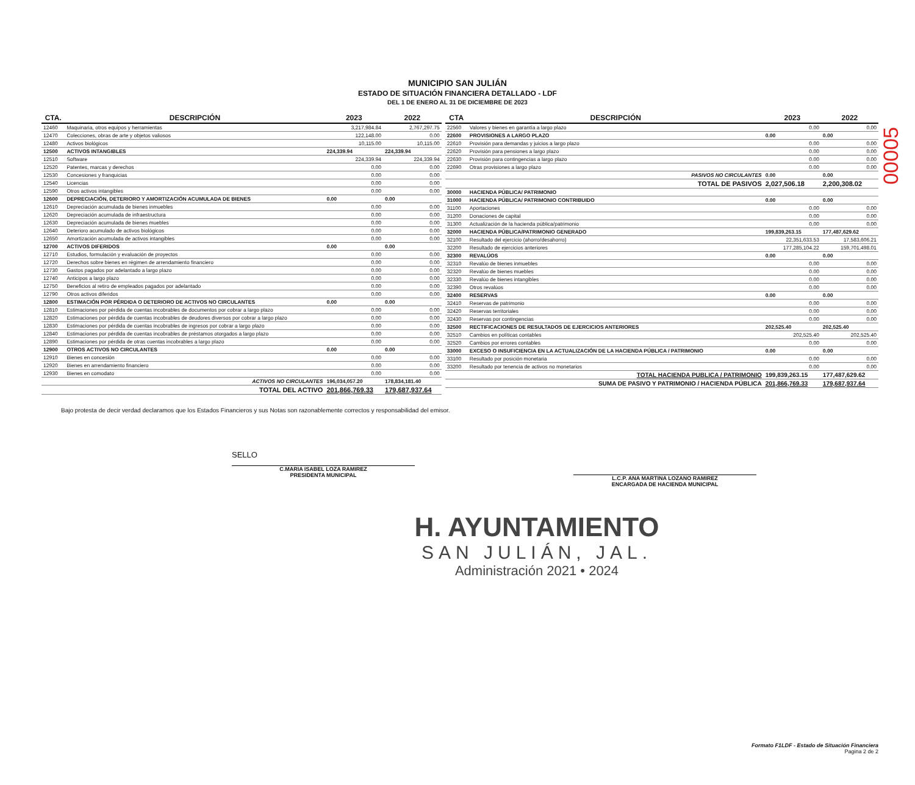00005
MUNICIPIO SAN JULIÁN
ESTADO DE SITUACIÓN FINANCIERA DETALLADO - LDF
DEL 1 DE ENERO AL 31 DE DICIEMBRE DE 2023
| CTA. | DESCRIPCIÓN | 2023 | 2022 |
| --- | --- | --- | --- |
| 12460 | Maquinaria, otros equipos y herramientas | 3,217,984.84 | 2,767,297.75 |
| 12470 | Colecciones, obras de arte y objetos valiosos | 122,148.00 | 0.00 |
| 12480 | Activos biológicos | 10,115.00 | 10,115.00 |
| 12500 | ACTIVOS INTANGIBLES | 224,339.94 | 224,339.94 |
| 12510 | Software | 224,339.94 | 224,339.94 |
| 12520 | Patentes, marcas y derechos | 0.00 | 0.00 |
| 12530 | Concesiones y franquicias | 0.00 | 0.00 |
| 12540 | Licencias | 0.00 | 0.00 |
| 12590 | Otros activos intangibles | 0.00 | 0.00 |
| 12600 | DEPRECIACIÓN, DETERIORO Y AMORTIZACIÓN ACUMULADA DE BIENES | 0.00 | 0.00 |
| 12610 | Depreciación acumulada de bienes inmuebles | 0.00 | 0.00 |
| 12620 | Depreciación acumulada de infraestructura | 0.00 | 0.00 |
| 12630 | Depreciación acumulada de bienes muebles | 0.00 | 0.00 |
| 12640 | Deterioro acumulado de activos biológicos | 0.00 | 0.00 |
| 12650 | Amortización acumulada de activos intangibles | 0.00 | 0.00 |
| 12700 | ACTIVOS DIFERIDOS | 0.00 | 0.00 |
| 12710 | Estudios, formulación y evaluación de proyectos | 0.00 | 0.00 |
| 12720 | Derechos sobre bienes en régimen de arrendamiento financiero | 0.00 | 0.00 |
| 12730 | Gastos pagados por adelantado a largo plazo | 0.00 | 0.00 |
| 12740 | Anticipos a largo plazo | 0.00 | 0.00 |
| 12750 | Beneficios al retiro de empleados pagados por adelantado | 0.00 | 0.00 |
| 12790 | Otros activos diferidos | 0.00 | 0.00 |
| 12800 | ESTIMACIÓN POR PÉRDIDA O DETERIORO DE ACTIVOS NO CIRCULANTES | 0.00 | 0.00 |
| 12810 | Estimaciones por pérdida de cuentas incobrables de documentos por cobrar a largo plazo | 0.00 | 0.00 |
| 12820 | Estimaciones por pérdida de cuentas incobrables de deudores diversos por cobrar a largo plazo | 0.00 | 0.00 |
| 12830 | Estimaciones por pérdida de cuentas incobrables de ingresos por cobrar a largo plazo | 0.00 | 0.00 |
| 12840 | Estimaciones por pérdida de cuentas incobrables de préstamos otorgados a largo plazo | 0.00 | 0.00 |
| 12890 | Estimaciones por pérdida de otras cuentas incobrables a largo plazo | 0.00 | 0.00 |
| 12900 | OTROS ACTIVOS NO CIRCULANTES | 0.00 | 0.00 |
| 12910 | Bienes en concesión | 0.00 | 0.00 |
| 12920 | Bienes en arrendamiento financiero | 0.00 | 0.00 |
| 12930 | Bienes en comodato | 0.00 | 0.00 |
| | ACTIVOS NO CIRCULANTES | 196,034,057.20 | 178,834,181.40 |
| | TOTAL DEL ACTIVO | 201,866,769.33 | 179,687,937.64 |
| CTA | DESCRIPCIÓN | 2023 | 2022 |
| --- | --- | --- | --- |
| 22560 | Valores y bienes en garantía a largo plazo | 0.00 | 0.00 |
| 22600 | PROVISIONES A LARGO PLAZO | 0.00 | 0.00 |
| 22610 | Provisión para demandas y juicios a largo plazo | 0.00 | 0.00 |
| 22620 | Provisión para pensiones a largo plazo | 0.00 | 0.00 |
| 22630 | Provisión para contingencias a largo plazo | 0.00 | 0.00 |
| 22690 | Otras provisiones a largo plazo | 0.00 | 0.00 |
| | PASIVOS NO CIRCULANTES | 0.00 | 0.00 |
| | TOTAL DE PASIVOS | 2,027,506.18 | 2,200,308.02 |
| 30000 | HACIENDA PÚBLICA/ PATRIMONIO | | |
| 31000 | HACIENDA PÚBLICA/ PATRIMONIO CONTRIBUIDO | 0.00 | 0.00 |
| 31100 | Aportaciones | 0.00 | 0.00 |
| 31200 | Donaciones de capital | 0.00 | 0.00 |
| 31300 | Actualización de la hacienda pública/patrimonio | 0.00 | 0.00 |
| 32000 | HACIENDA PÚBLICA/PATRIMONIO GENERADO | 199,839,263.15 | 177,487,629.62 |
| 32100 | Resultado del ejercicio (ahorro/desahorro) | 22,351,633.53 | 17,583,606.21 |
| 32200 | Resultado de ejercicios anteriores | 177,285,104.22 | 159,701,498.01 |
| 32300 | REVALÚOS | 0.00 | 0.00 |
| 32310 | Revalúo de bienes inmuebles | 0.00 | 0.00 |
| 32320 | Revalúo de bienes muebles | 0.00 | 0.00 |
| 32330 | Revalúo de bienes intangibles | 0.00 | 0.00 |
| 32390 | Otros revalúos | 0.00 | 0.00 |
| 32400 | RESERVAS | 0.00 | 0.00 |
| 32410 | Reservas de patrimonio | 0.00 | 0.00 |
| 32420 | Reservas territoriales | 0.00 | 0.00 |
| 32430 | Reservas por contingencias | 0.00 | 0.00 |
| 32500 | RECTIFICACIONES DE RESULTADOS DE EJERCICIOS ANTERIORES | 202,525.40 | 202,525.40 |
| 32510 | Cambios en políticas contables | 202,525.40 | 202,525.40 |
| 32520 | Cambios por errores contables | 0.00 | 0.00 |
| 33000 | EXCESO O INSUFICIENCIA EN LA ACTUALIZACIÓN DE LA HACIENDA PÚBLICA / PATRIMONIO | 0.00 | 0.00 |
| 33100 | Resultado por posición monetaria | 0.00 | 0.00 |
| 33200 | Resultado por tenencia de activos no monetarios | 0.00 | 0.00 |
| | TOTAL HACIENDA PUBLICA / PATRIMONIO | 199,839,263.15 | 177,487,629.62 |
| | SUMA DE PASIVO Y PATRIMONIO / HACIENDA PÚBLICA | 201,866,769.33 | 179,687,937.64 |
Bajo protesta de decir verdad declaramos que los Estados Financieros y sus Notas son razonablemente correctos y responsabilidad del emisor.
SELLO
C.MARIA ISABEL LOZA RAMIREZ
PRESIDENTA MUNICIPAL
L.C.P. ANA MARTINA LOZANO RAMIREZ
ENCARGADA DE HACIENDA MUNICIPAL
H. AYUNTAMIENTO
SAN JULIÁN, JAL.
Administración 2021 • 2024
Formato F1LDF - Estado de Situación Financiera
Pagina 2 de 2